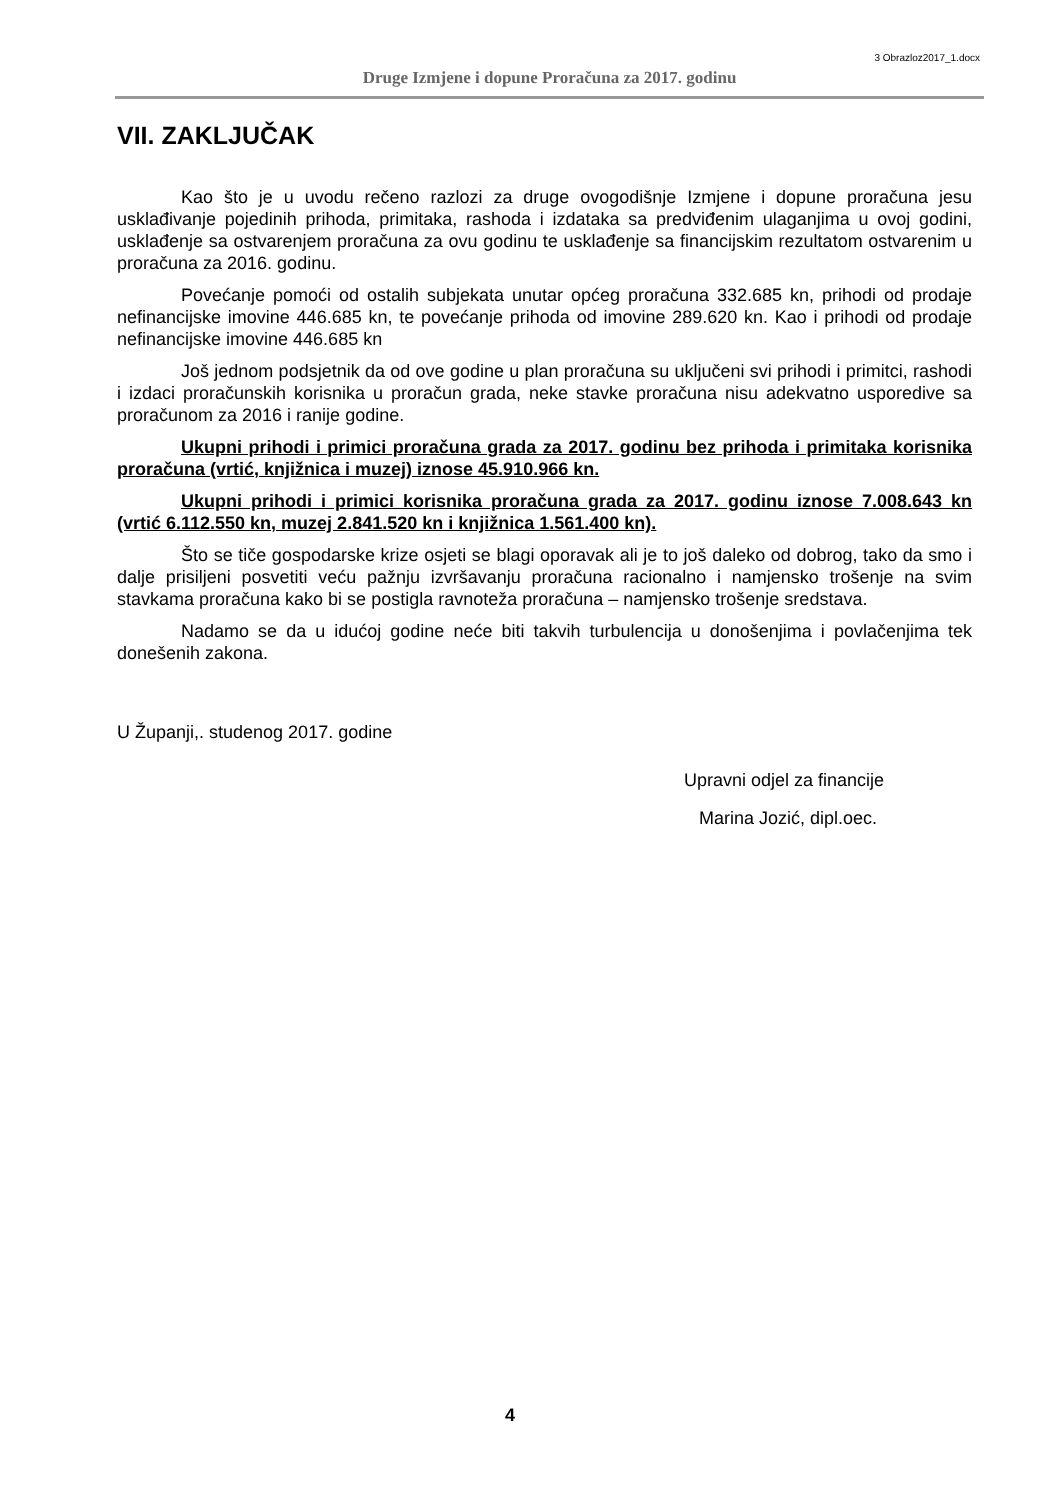3 Obrazloz2017_1.docx
Druge Izmjene i dopune Proračuna za 2017. godinu
VII. ZAKLJUČAK
Kao što je u uvodu rečeno razlozi za druge ovogodišnje Izmjene i dopune proračuna jesu usklađivanje pojedinih prihoda, primitaka, rashoda i izdataka sa predviđenim ulaganjima u ovoj godini, usklađenje sa ostvarenjem proračuna za ovu godinu te usklađenje sa financijskim rezultatom ostvarenim u proračuna za 2016. godinu.
Povećanje pomoći od ostalih subjekata unutar općeg proračuna 332.685 kn, prihodi od prodaje nefinancijske imovine 446.685 kn, te povećanje prihoda od imovine 289.620 kn. Kao i prihodi od prodaje nefinancijske imovine 446.685 kn
Još jednom podsjetnik da od ove godine u plan proračuna su uključeni svi prihodi i primitci, rashodi i izdaci proračunskih korisnika u proračun grada, neke stavke proračuna nisu adekvatno usporedive sa proračunom za 2016 i ranije godine.
Ukupni prihodi i primici proračuna grada za 2017. godinu bez prihoda i primitaka korisnika proračuna (vrtić, knjižnica i muzej) iznose 45.910.966 kn.
Ukupni prihodi i primici korisnika proračuna grada za 2017. godinu iznose 7.008.643 kn (vrtić 6.112.550 kn, muzej 2.841.520 kn i knjižnica 1.561.400 kn).
Što se tiče gospodarske krize osjeti se blagi oporavak ali je to još daleko od dobrog, tako da smo i dalje prisiljeni posvetiti veću pažnju izvršavanju proračuna racionalno i namjensko trošenje na svim stavkama proračuna kako bi se postigla ravnoteža proračuna – namjensko trošenje sredstava.
Nadamo se da u idućoj godine neće biti takvih turbulencija u donošenjima i povlačenjima tek donešenih zakona.
U Županji,. studenog 2017. godine
Upravni odjel za financije
Marina Jozić, dipl.oec.
4